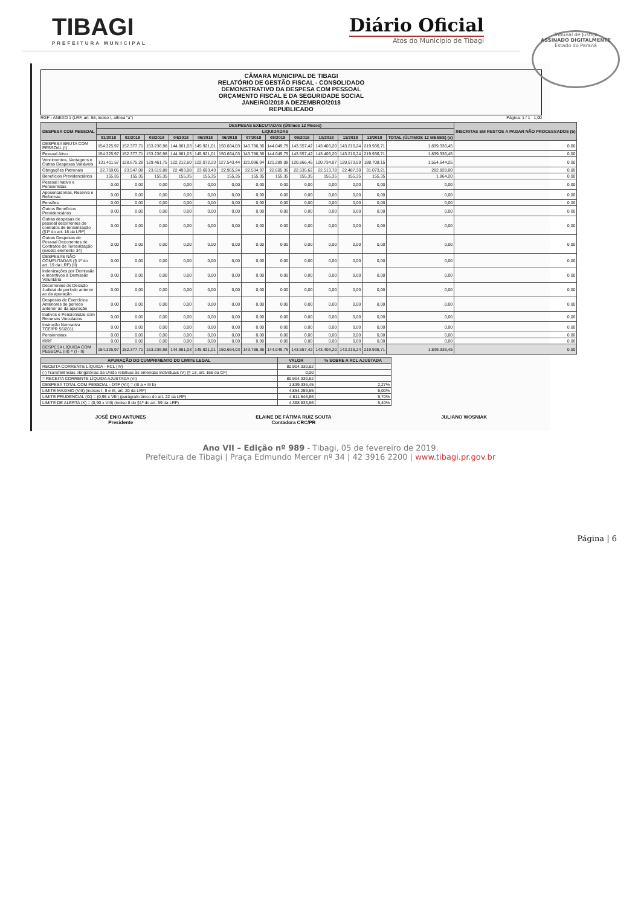TIBAGI
PREFEITURA MUNICIPAL
Diário Oficial
Atos do Município de Tibagi
Tribunal de Justiça
ASSINADO DIGITALMENTE
Estado do Paraná
CÂMARA MUNICIPAL DE TIBAGI
RELATÓRIO DE GESTÃO FISCAL - CONSOLIDADO
DEMONSTRATIVO DA DESPESA COM PESSOAL
ORÇAMENTO FISCAL E DA SEGURIDADE SOCIAL
JANEIRO/2018 A DEZEMBRO/2018
REPUBLICADO
RGF - ANEXO 1 (LRF, art. 55, inciso I, alínea "a") Página: 1 / 1 1,00
| DESPESA COM PESSOAL | DESPESAS EXECUTADAS (Últimos 12 Meses) | | | | | | | | | | | | | INSCRITAS EM RESTOS A PAGAR NÃO PROCESSADOS (b) |
| --- | --- | --- | --- | --- | --- | --- | --- | --- | --- | --- | --- | --- | --- | --- |
| | LIQUIDADAS | | | | | | | | | | | | | |
| | 01/2018 | 02/2018 | 03/2018 | 04/2018 | 05/2018 | 06/2018 | 07/2018 | 08/2018 | 09/2018 | 10/2018 | 11/2018 | 12/2018 | TOTAL (ÚLTIMOS 12 MESES) (a) | |
| DESPESA BRUTA COM PESSOAL (I) | 154.325,97 | 152.377,71 | 153.236,98 | 144.861,03 | 145.921,01 | 150.664,03 | 143.786,36 | 144.049,79 | 143.557,42 | 143.403,20 | 143.216,24 | 219.936,71 | 1.839.336,45 | 0,00 |
| Pessoal Ativo | 154.325,97 | 152.377,71 | 153.236,98 | 144.861,03 | 145.921,01 | 150.664,03 | 143.786,36 | 144.049,79 | 143.557,42 | 143.403,20 | 143.216,24 | 219.936,71 | 1.839.336,45 | 0,00 |
| Vencimentos, Vantagens e Outras Despesas Variáveis | 131.411,57 | 128.675,28 | 129.461,75 | 122.212,60 | 122.072,23 | 127.543,44 | 121.096,04 | 121.289,08 | 120.866,45 | 120.734,07 | 120.573,59 | 188.708,15 | 1.554.644,25 | 0,00 |
| Obrigações Patronais | 22.759,05 | 23.547,08 | 23.619,88 | 22.493,08 | 23.693,43 | 22.965,24 | 22.534,97 | 22.605,36 | 22.535,62 | 22.513,78 | 22.487,30 | 31.073,21 | 282.828,00 | 0,00 |
| Benefícios Previdenciários | 155,35 | 155,35 | 155,35 | 155,35 | 155,35 | 155,35 | 155,35 | 155,35 | 155,35 | 155,35 | 155,35 | 155,35 | 1.864,20 | 0,00 |
| Pessoal Inativo e Pensionistas | 0,00 | 0,00 | 0,00 | 0,00 | 0,00 | 0,00 | 0,00 | 0,00 | 0,00 | 0,00 | 0,00 | 0,00 | 0,00 | 0,00 |
| Aposentadorias, Reserva e Reformas | 0,00 | 0,00 | 0,00 | 0,00 | 0,00 | 0,00 | 0,00 | 0,00 | 0,00 | 0,00 | 0,00 | 0,00 | 0,00 | 0,00 |
| Pensões | 0,00 | 0,00 | 0,00 | 0,00 | 0,00 | 0,00 | 0,00 | 0,00 | 0,00 | 0,00 | 0,00 | 0,00 | 0,00 | 0,00 |
| Outros Benefícios Previdenciários | 0,00 | 0,00 | 0,00 | 0,00 | 0,00 | 0,00 | 0,00 | 0,00 | 0,00 | 0,00 | 0,00 | 0,00 | 0,00 | 0,00 |
| Outras despesas de pessoal decorrentes de contratos de terceirização (§1º do art. 18 da LRF) | 0,00 | 0,00 | 0,00 | 0,00 | 0,00 | 0,00 | 0,00 | 0,00 | 0,00 | 0,00 | 0,00 | 0,00 | 0,00 | 0,00 |
| Outras Despesas de Pessoal Decorrentes de Contratos de Terceirização (exceto elemento 34) | 0,00 | 0,00 | 0,00 | 0,00 | 0,00 | 0,00 | 0,00 | 0,00 | 0,00 | 0,00 | 0,00 | 0,00 | 0,00 | 0,00 |
| DESPESAS NÃO COMPUTADAS (§ 1º do art. 19 da LRF) (II) | 0,00 | 0,00 | 0,00 | 0,00 | 0,00 | 0,00 | 0,00 | 0,00 | 0,00 | 0,00 | 0,00 | 0,00 | 0,00 | 0,00 |
| Indenizações por Demissão e Incentivos à Demissão Voluntária | 0,00 | 0,00 | 0,00 | 0,00 | 0,00 | 0,00 | 0,00 | 0,00 | 0,00 | 0,00 | 0,00 | 0,00 | 0,00 | 0,00 |
| Decorrentes de Decisão Judicial de período anterior ao da apuração | 0,00 | 0,00 | 0,00 | 0,00 | 0,00 | 0,00 | 0,00 | 0,00 | 0,00 | 0,00 | 0,00 | 0,00 | 0,00 | 0,00 |
| Despesas de Exercícios Anteriores de período anterior ao da apuração | 0,00 | 0,00 | 0,00 | 0,00 | 0,00 | 0,00 | 0,00 | 0,00 | 0,00 | 0,00 | 0,00 | 0,00 | 0,00 | 0,00 |
| Inativos e Pensionistas com Recursos Vinculados | 0,00 | 0,00 | 0,00 | 0,00 | 0,00 | 0,00 | 0,00 | 0,00 | 0,00 | 0,00 | 0,00 | 0,00 | 0,00 | 0,00 |
| Instrução Normativa TCE/PR 56/2011 | 0,00 | 0,00 | 0,00 | 0,00 | 0,00 | 0,00 | 0,00 | 0,00 | 0,00 | 0,00 | 0,00 | 0,00 | 0,00 | 0,00 |
| Pensionistas | 0,00 | 0,00 | 0,00 | 0,00 | 0,00 | 0,00 | 0,00 | 0,00 | 0,00 | 0,00 | 0,00 | 0,00 | 0,00 | 0,00 |
| IRRF | 0,00 | 0,00 | 0,00 | 0,00 | 0,00 | 0,00 | 0,00 | 0,00 | 0,00 | 0,00 | 0,00 | 0,00 | 0,00 | 0,00 |
| DESPESA LÍQUIDA COM PESSOAL (III) = (I - II) | 154.325,97 | 152.377,71 | 153.236,98 | 144.861,03 | 145.921,01 | 150.664,03 | 143.786,36 | 144.049,79 | 143.557,42 | 143.403,20 | 143.216,24 | 219.936,71 | 1.839.336,45 | 0,00 |
| APURAÇÃO DO CUMPRIMENTO DO LIMITE LEGAL | VALOR | % SOBRE A RCL AJUSTADA |
| --- | --- | --- |
| RECEITA CORRENTE LÍQUIDA - RCL (IV) | 80.904.330,82 | |
| (-) Transferências obrigatórias da União relativas às emendas individuais (V) (§ 13, art. 166 da CF) | 0,00 | |
| = RECEITA CORRENTE LÍQUIDA AJUSTADA (VI) | 80.904.330,82 | |
| DESPESA TOTAL COM PESSOAL - DTP (VII) = (III a + III b) | 1.839.336,45 | 2,27% |
| LIMITE MÁXIMO (VIII) (incisos I, II e III, art. 20 da LRF) | 4.854.259,85 | 6,00% |
| LIMITE PRUDENCIAL (IX) = (0,95 x VIII) (parágrafo único do art. 22 da LRF) | 4.611.546,86 | 5,70% |
| LIMITE DE ALERTA (X) = (0,90 x VIII) (inciso II do §1º do art. 59 da LRF) | 4.368.833,86 | 5,40% |
JOSÉ ENIO ANTUNES
Presidente
ELAINE DE FÁTIMA RUIZ SOUTA
Contadora CRC/PR
JULIANO WOSNIAK
Ano VII – Edição nº 989 - Tibagi, 05 de fevereiro de 2019.
Prefeitura de Tibagi | Praça Edmundo Mercer nº 34 | 42 3916 2200 | www.tibagi.pr.gov.br
Página | 6